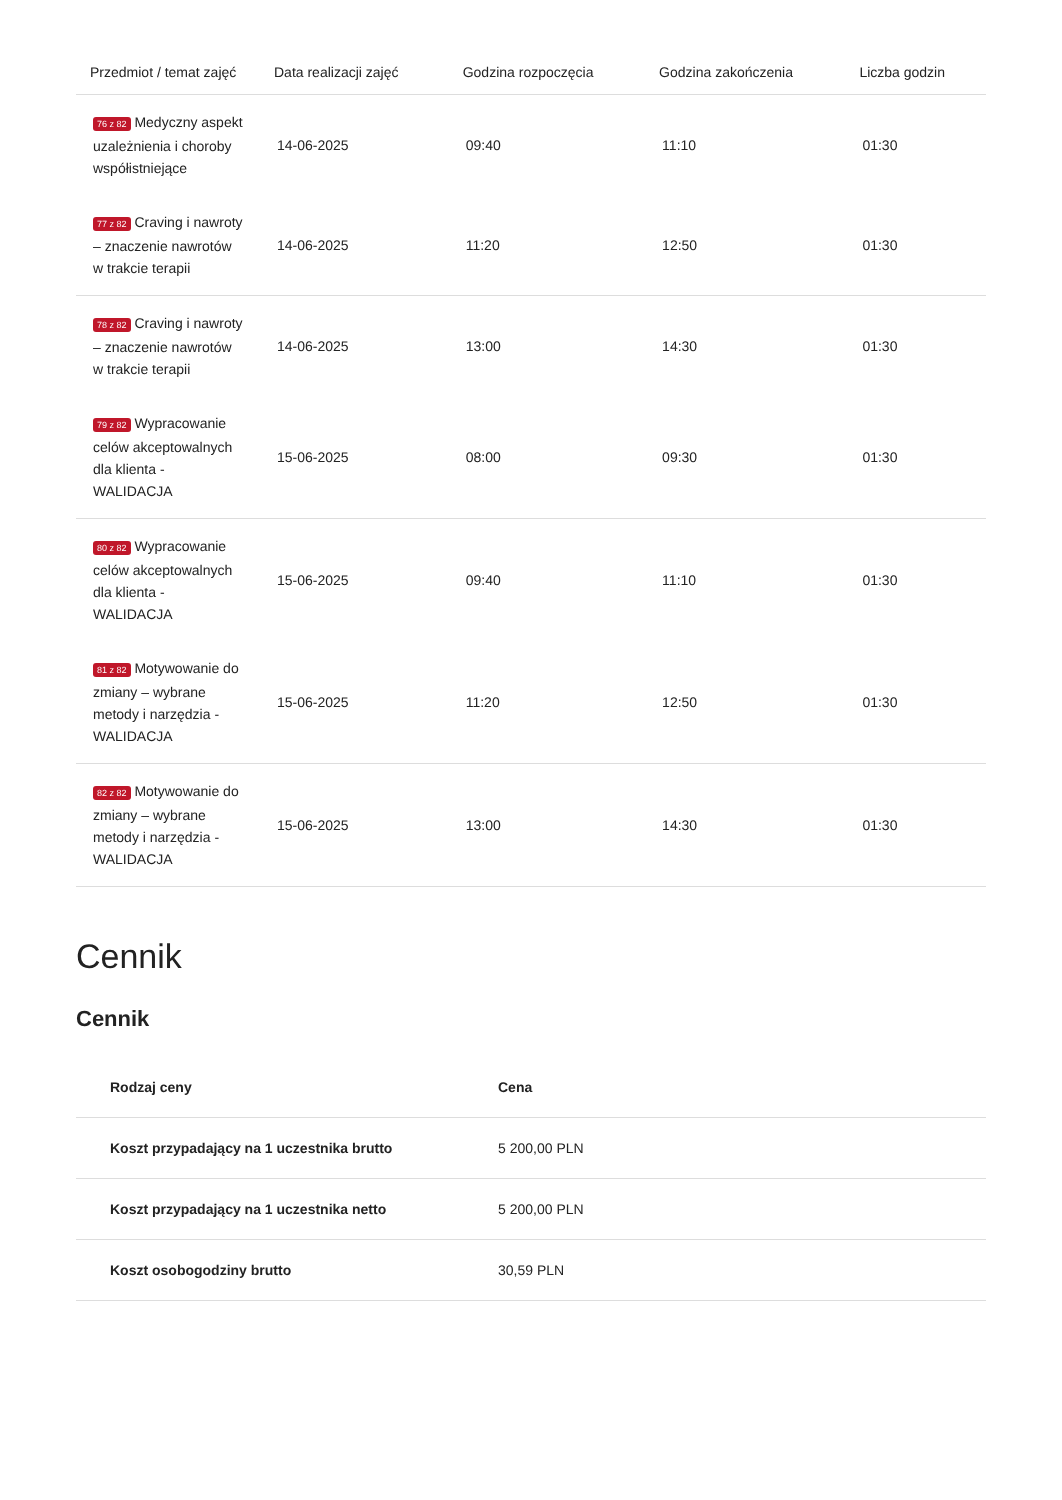| Przedmiot / temat zajęć | Data realizacji zajęć | Godzina rozpoczęcia | Godzina zakończenia | Liczba godzin |
| --- | --- | --- | --- | --- |
| 76 z 82 Medyczny aspekt uzależnienia i choroby współistniejące | 14-06-2025 | 09:40 | 11:10 | 01:30 |
| 77 z 82 Craving i nawroty – znaczenie nawrotów w trakcie terapii | 14-06-2025 | 11:20 | 12:50 | 01:30 |
| 78 z 82 Craving i nawroty – znaczenie nawrotów w trakcie terapii | 14-06-2025 | 13:00 | 14:30 | 01:30 |
| 79 z 82 Wypracowanie celów akceptowalnych dla klienta - WALIDACJA | 15-06-2025 | 08:00 | 09:30 | 01:30 |
| 80 z 82 Wypracowanie celów akceptowalnych dla klienta - WALIDACJA | 15-06-2025 | 09:40 | 11:10 | 01:30 |
| 81 z 82 Motywowanie do zmiany – wybrane metody i narzędzia - WALIDACJA | 15-06-2025 | 11:20 | 12:50 | 01:30 |
| 82 z 82 Motywowanie do zmiany – wybrane metody i narzędzia - WALIDACJA | 15-06-2025 | 13:00 | 14:30 | 01:30 |
Cennik
Cennik
| Rodzaj ceny | Cena |
| --- | --- |
| Koszt przypadający na 1 uczestnika brutto | 5 200,00 PLN |
| Koszt przypadający na 1 uczestnika netto | 5 200,00 PLN |
| Koszt osobogodziny brutto | 30,59 PLN |